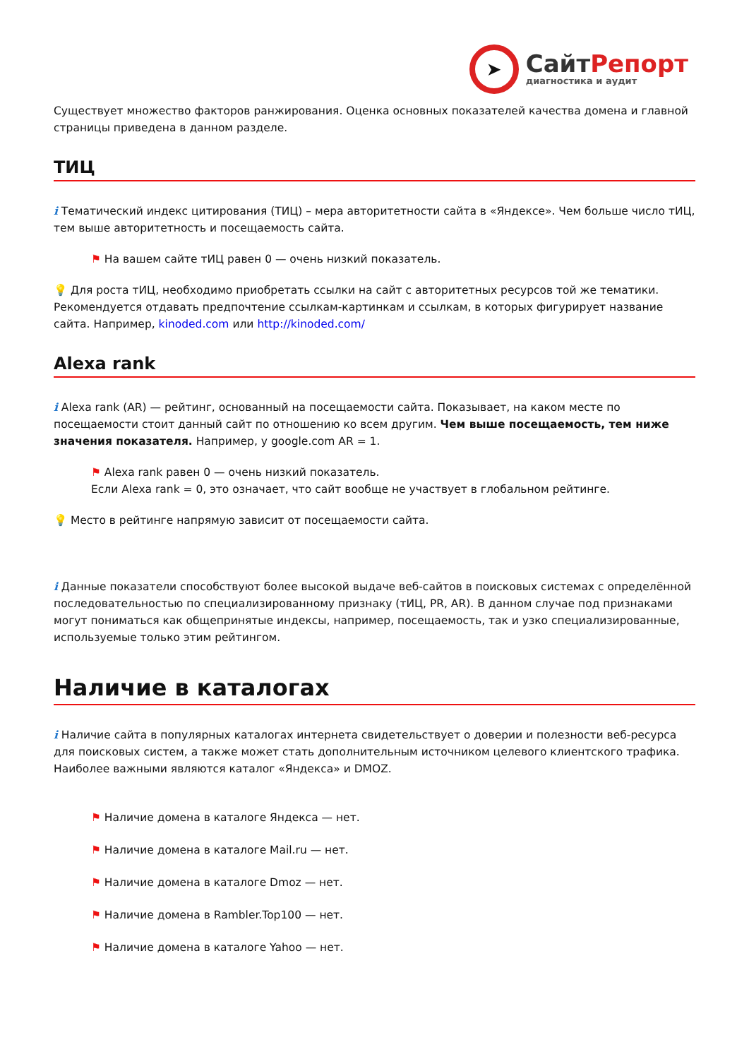➤
СайтРепорт
диагностика и аудит
Существует множество факторов ранжирования. Оценка основных показателей качества домена и главной страницы приведена в данном разделе.
ТИЦ
i Тематический индекс цитирования (ТИЦ) – мера авторитетности сайта в «Яндексе». Чем больше число тИЦ, тем выше авторитетность и посещаемость сайта.
⚑ На вашем сайте тИЦ равен 0 — очень низкий показатель.
💡 Для роста тИЦ, необходимо приобретать ссылки на сайт с авторитетных ресурсов той же тематики. Рекомендуется отдавать предпочтение ссылкам-картинкам и ссылкам, в которых фигурирует название сайта. Например, kinoded.com или http://kinoded.com/
Alexa rank
i Alexa rank (AR) — рейтинг, основанный на посещаемости сайта. Показывает, на каком месте по посещаемости стоит данный сайт по отношению ко всем другим. Чем выше посещаемость, тем ниже значения показателя. Например, у google.com AR = 1.
⚑ Alexa rank равен 0 — очень низкий показатель.
Если Alexa rank = 0, это означает, что сайт вообще не участвует в глобальном рейтинге.
💡 Место в рейтинге напрямую зависит от посещаемости сайта.
i Данные показатели способствуют более высокой выдаче веб-сайтов в поисковых системах с определённой последовательностью по специализированному признаку (тИЦ, PR, AR). В данном случае под признаками могут пониматься как общепринятые индексы, например, посещаемость, так и узко специализированные, используемые только этим рейтингом.
Наличие в каталогах
i Наличие сайта в популярных каталогах интернета свидетельствует о доверии и полезности веб-ресурса для поисковых систем, а также может стать дополнительным источником целевого клиентского трафика. Наиболее важными являются каталог «Яндекса» и DMOZ.
⚑ Наличие домена в каталоге Яндекса — нет.
⚑ Наличие домена в каталоге Mail.ru — нет.
⚑ Наличие домена в каталоге Dmoz — нет.
⚑ Наличие домена в Rambler.Top100 — нет.
⚑ Наличие домена в каталоге Yahoo — нет.